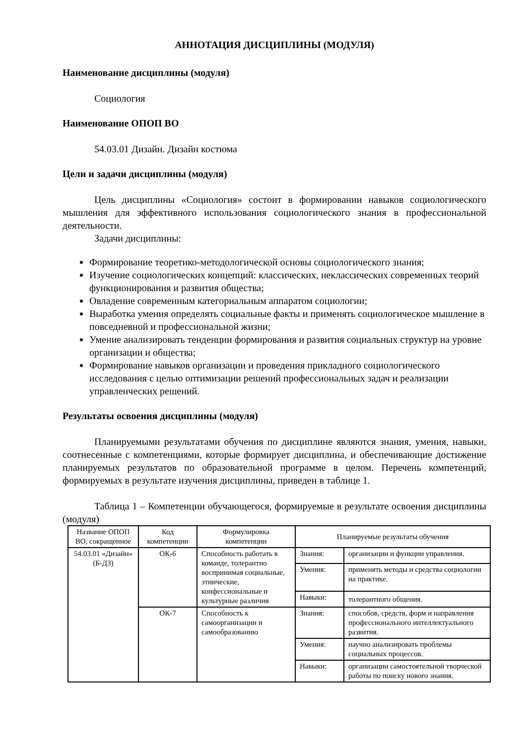АННОТАЦИЯ ДИСЦИПЛИНЫ (МОДУЛЯ)
Наименование дисциплины (модуля)
Социология
Наименование ОПОП ВО
54.03.01 Дизайн. Дизайн костюма
Цели и задачи дисциплины (модуля)
Цель дисциплины «Социология» состоит в формировании навыков социологического мышления для эффективного использования социологического знания в профессиональной деятельности.
Задачи дисциплины:
Формирование теоретико-методологической основы социологического знания;
Изучение социологических концепций: классических, неклассических современных теорий функционирования и развития общества;
Овладение современным категориальным аппаратом социологии;
Выработка умения определять социальные факты и применять социологическое мышление в повседневной и профессиональной жизни;
Умение анализировать тенденции формирования и развития социальных структур на уровне организации и общества;
Формирование навыков организации и проведения прикладного социологического исследования с целью оптимизации решений профессиональных задач и реализации управленческих решений.
Результаты освоения дисциплины (модуля)
Планируемыми результатами обучения по дисциплине являются знания, умения, навыки, соотнесенные с компетенциями, которые формирует дисциплина, и обеспечивающие достижение планируемых результатов по образовательной программе в целом. Перечень компетенций, формируемых в результате изучения дисциплины, приведен в таблице 1.
Таблица 1 – Компетенции обучающегося, формируемые в результате освоения дисциплины (модуля)
| Название ОПОП ВО, сокращенное | Код компетенции | Формулировка компетенции | Планируемые результаты обучения | |
| --- | --- | --- | --- | --- |
| 54.03.01 «Дизайн» (Б-ДЗ) | ОК-6 | Способность работать в команде, толерантно воспринимая социальные, этнические, конфессиональные и культурные различия | Знания: | организации и функции управления. |
| | | | Умения: | применять методы и средства социологии на практике. |
| | | | Навыки: | толерантного общения. |
| | ОК-7 | Способность к самоорганизации и самообразованию | Знания: | способов, средств, форм и направления профессионального интеллектуального развития. |
| | | | Умения: | научно анализировать проблемы социальных процессов. |
| | | | Навыки: | организации самостоятельной творческой работы по поиску нового знания. |